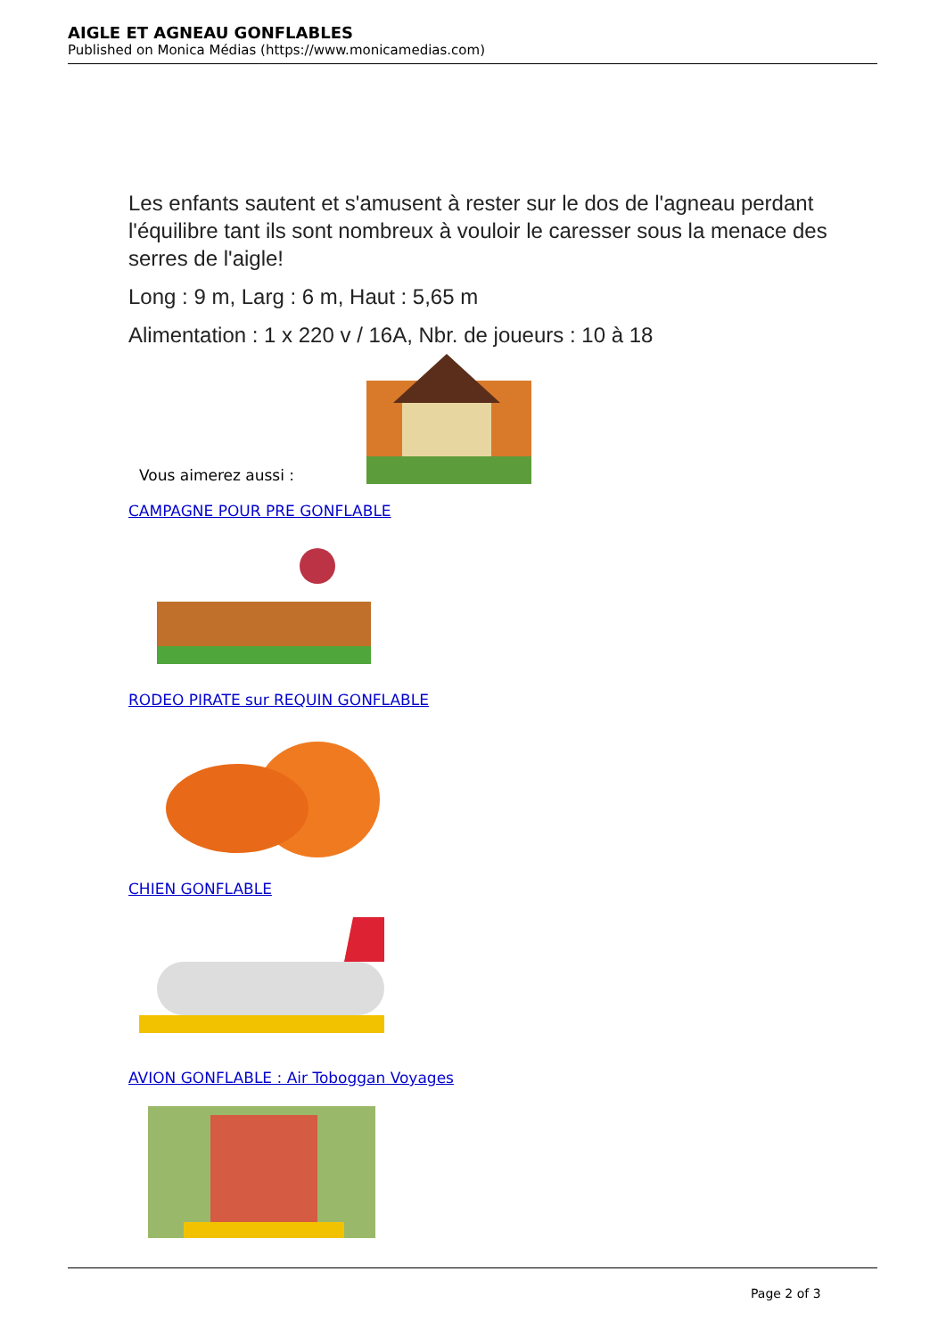AIGLE ET AGNEAU GONFLABLES
Published on Monica Médias (https://www.monicamedias.com)
Les enfants sautent et s'amusent à rester sur le dos de l'agneau perdant l'équilibre tant ils sont nombreux à vouloir le caresser sous la menace des serres de l'aigle!
Long : 9 m, Larg : 6 m, Haut : 5,65 m
Alimentation : 1 x 220 v / 16A, Nbr. de joueurs : 10 à 18
Vous aimerez aussi :
CAMPAGNE POUR PRE GONFLABLE
RODEO PIRATE sur REQUIN GONFLABLE
CHIEN GONFLABLE
AVION GONFLABLE : Air Toboggan Voyages
Page 2 of 3